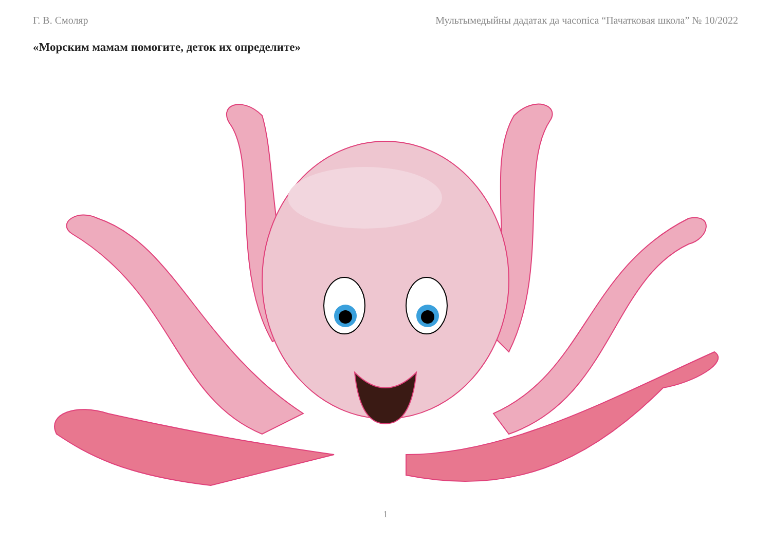Г. В. Смоляр Мультымедыйны дадатак да часопіса “Пачатковая школа” № 10/2022
«Морским мамам помогите, деток их определите»
1